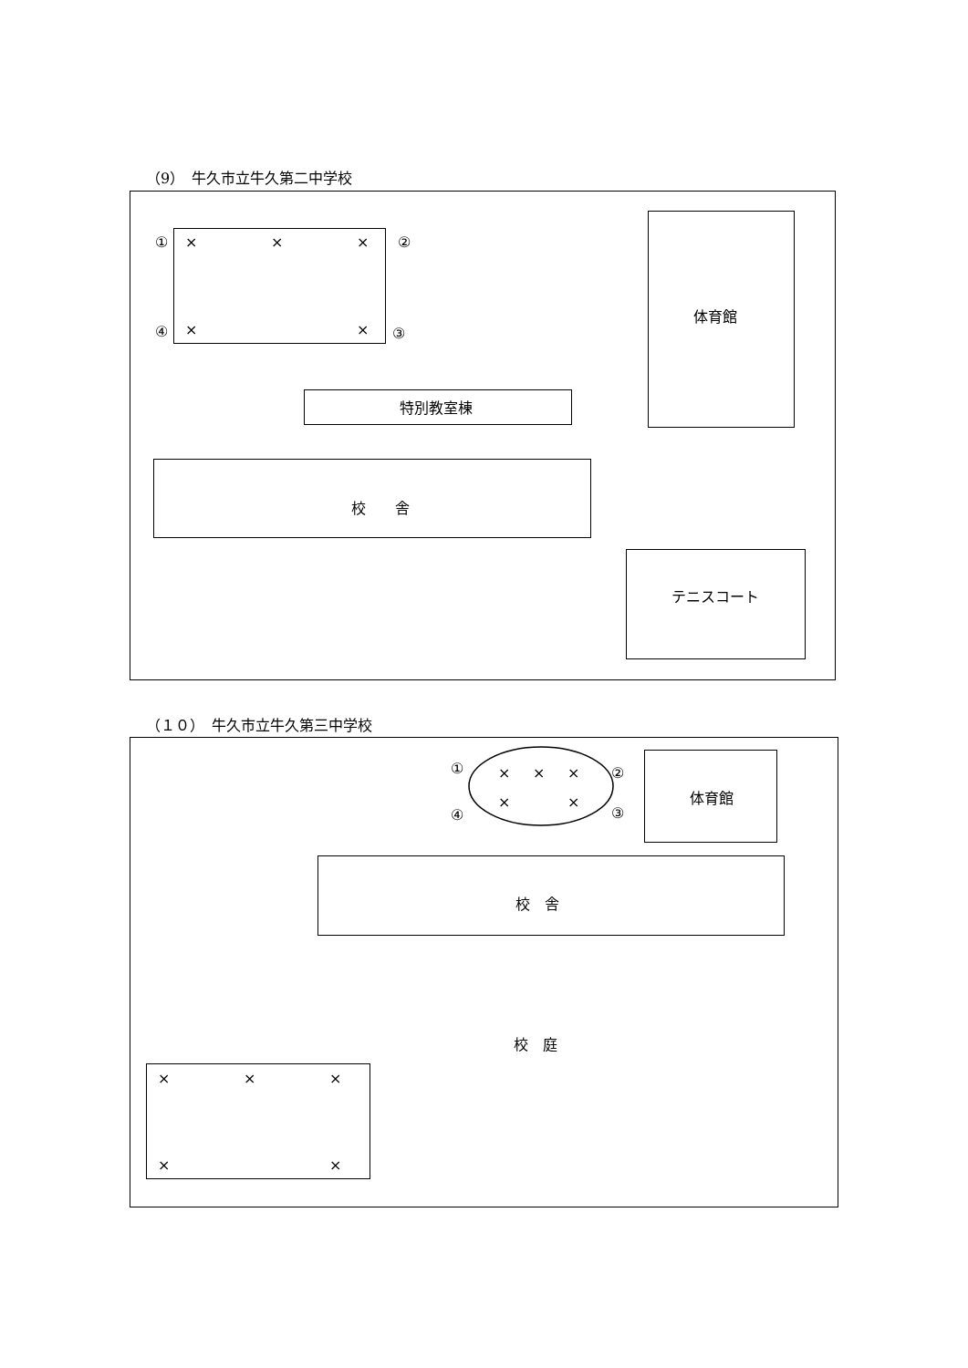（9）　牛久市立牛久第二中学校
① × × × ②
④ × × ③
体育館
特別教室棟
校　　舎
テニスコート
（１０）　牛久市立牛久第三中学校
① × × × ②
④
× ×
③
体育館
校　舎
校　庭
× × ×
× ×